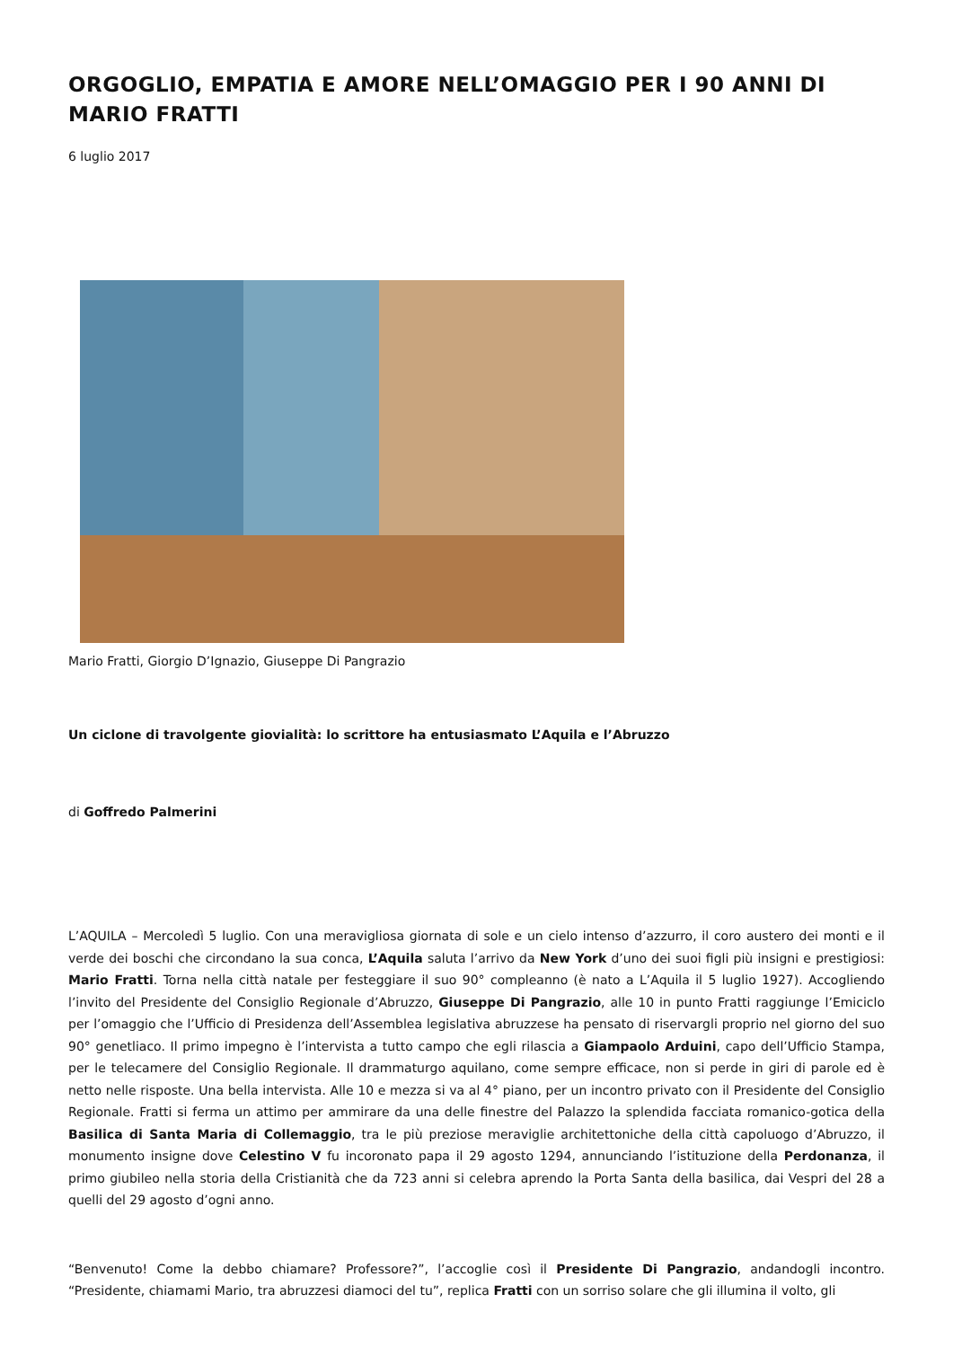ORGOGLIO, EMPATIA E AMORE NELL’OMAGGIO PER I 90 ANNI DI MARIO FRATTI
6 luglio 2017
Mario Fratti, Giorgio D’Ignazio, Giuseppe Di Pangrazio
Un ciclone di travolgente giovialità: lo scrittore ha entusiasmato L’Aquila e l’Abruzzo
di Goffredo Palmerini
L’AQUILA – Mercoledì 5 luglio. Con una meravigliosa giornata di sole e un cielo intenso d’azzurro, il coro austero dei monti e il verde dei boschi che circondano la sua conca, L’Aquila saluta l’arrivo da New York d’uno dei suoi figli più insigni e prestigiosi: Mario Fratti. Torna nella città natale per festeggiare il suo 90° compleanno (è nato a L’Aquila il 5 luglio 1927). Accogliendo l’invito del Presidente del Consiglio Regionale d’Abruzzo, Giuseppe Di Pangrazio, alle 10 in punto Fratti raggiunge l’Emiciclo per l’omaggio che l’Ufficio di Presidenza dell’Assemblea legislativa abruzzese ha pensato di riservargli proprio nel giorno del suo 90° genetliaco. Il primo impegno è l’intervista a tutto campo che egli rilascia a Giampaolo Arduini, capo dell’Ufficio Stampa, per le telecamere del Consiglio Regionale. Il drammaturgo aquilano, come sempre efficace, non si perde in giri di parole ed è netto nelle risposte. Una bella intervista. Alle 10 e mezza si va al 4° piano, per un incontro privato con il Presidente del Consiglio Regionale. Fratti si ferma un attimo per ammirare da una delle finestre del Palazzo la splendida facciata romanico-gotica della Basilica di Santa Maria di Collemaggio, tra le più preziose meraviglie architettoniche della città capoluogo d’Abruzzo, il monumento insigne dove Celestino V fu incoronato papa il 29 agosto 1294, annunciando l’istituzione della Perdonanza, il primo giubileo nella storia della Cristianità che da 723 anni si celebra aprendo la Porta Santa della basilica, dai Vespri del 28 a quelli del 29 agosto d’ogni anno.
“Benvenuto! Come la debbo chiamare? Professore?”, l’accoglie così il Presidente Di Pangrazio, andandogli incontro. “Presidente, chiamami Mario, tra abruzzesi diamoci del tu”, replica Fratti con un sorriso solare che gli illumina il volto, gli